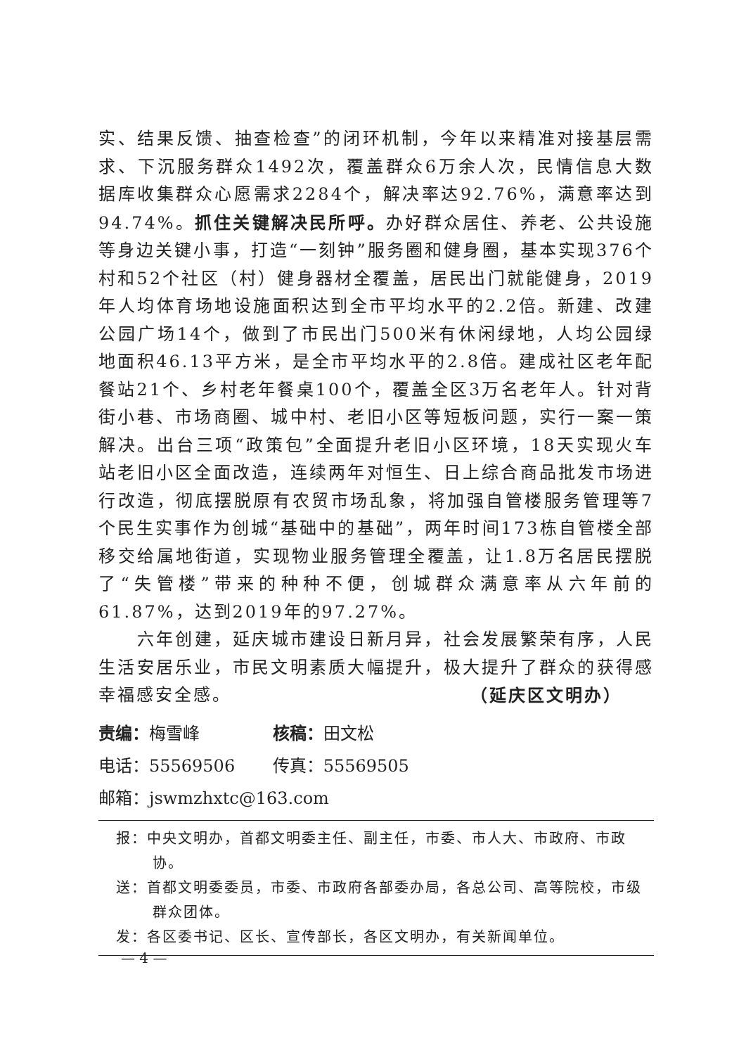实、结果反馈、抽查检查”的闭环机制，今年以来精准对接基层需求、下沉服务群众1492次，覆盖群众6万余人次，民情信息大数据库收集群众心愿需求2284个，解决率达92.76%，满意率达到94.74%。抓住关键解决民所呼。办好群众居住、养老、公共设施等身边关键小事，打造“一刻钟”服务圈和健身圈，基本实现376个村和52个社区（村）健身器材全覆盖，居民出门就能健身，2019年人均体育场地设施面积达到全市平均水平的2.2倍。新建、改建公园广场14个，做到了市民出门500米有休闲绿地，人均公园绿地面积46.13平方米，是全市平均水平的2.8倍。建成社区老年配餐站21个、乡村老年餐桌100个，覆盖全区3万名老年人。针对背街小巷、市场商圈、城中村、老旧小区等短板问题，实行一案一策解决。出台三项“政策包”全面提升老旧小区环境，18天实现火车站老旧小区全面改造，连续两年对恒生、日上综合商品批发市场进行改造，彻底摆脱原有农贸市场乱象，将加强自管楼服务管理等7个民生实事作为创城“基础中的基础”，两年时间173栋自管楼全部移交给属地街道，实现物业服务管理全覆盖，让1.8万名居民摆脱了“失管楼”带来的种种不便，创城群众满意率从六年前的61.87%，达到2019年的97.27%。
六年创建，延庆城市建设日新月异，社会发展繁荣有序，人民生活安居乐业，市民文明素质大幅提升，极大提升了群众的获得感幸福感安全感。 （延庆区文明办）
责编：梅雪峰 核稿：田文松
电话：55569506 传真：55569505 邮箱：jswmzhxtc@163.com
报：中央文明办，首都文明委主任、副主任，市委、市人大、市政府、市政协。
送：首都文明委委员，市委、市政府各部委办局，各总公司、高等院校，市级群众团体。
发：各区委书记、区长、宣传部长，各区文明办，有关新闻单位。
— 4 —